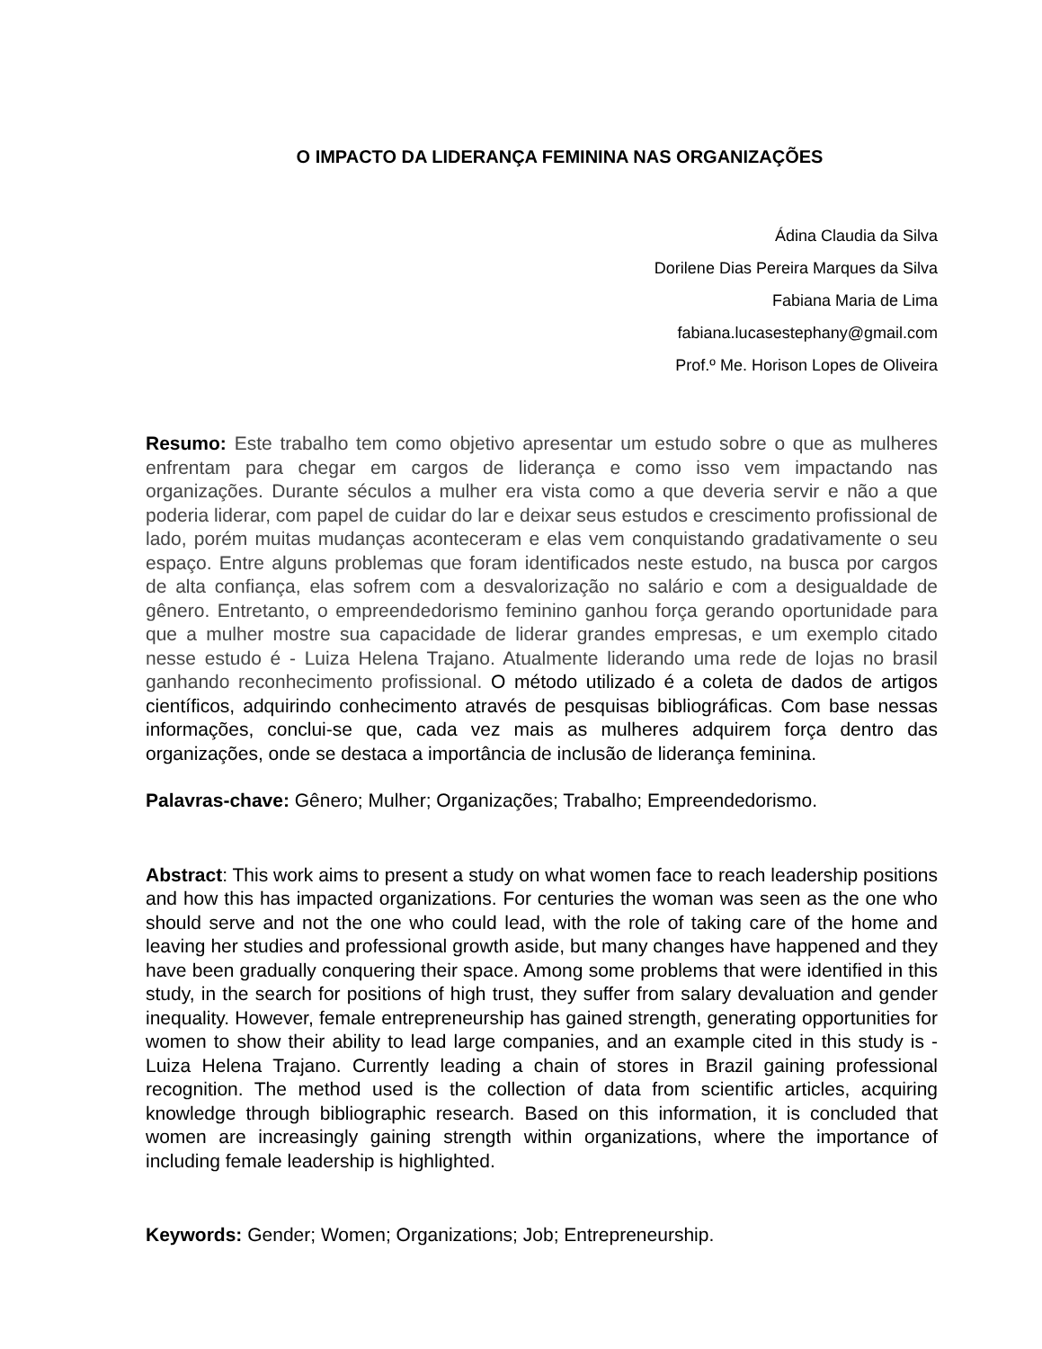O IMPACTO DA LIDERANÇA FEMININA NAS ORGANIZAÇÕES
Ádina Claudia da Silva
Dorilene Dias Pereira Marques da Silva
Fabiana Maria de Lima
fabiana.lucasestephany@gmail.com
Prof.º Me. Horison Lopes de Oliveira
Resumo: Este trabalho tem como objetivo apresentar um estudo sobre o que as mulheres enfrentam para chegar em cargos de liderança e como isso vem impactando nas organizações. Durante séculos a mulher era vista como a que deveria servir e não a que poderia liderar, com papel de cuidar do lar e deixar seus estudos e crescimento profissional de lado, porém muitas mudanças aconteceram e elas vem conquistando gradativamente o seu espaço. Entre alguns problemas que foram identificados neste estudo, na busca por cargos de alta confiança, elas sofrem com a desvalorização no salário e com a desigualdade de gênero. Entretanto, o empreendedorismo feminino ganhou força gerando oportunidade para que a mulher mostre sua capacidade de liderar grandes empresas, e um exemplo citado nesse estudo é - Luiza Helena Trajano. Atualmente liderando uma rede de lojas no brasil ganhando reconhecimento profissional. O método utilizado é a coleta de dados de artigos científicos, adquirindo conhecimento através de pesquisas bibliográficas. Com base nessas informações, conclui-se que, cada vez mais as mulheres adquirem força dentro das organizações, onde se destaca a importância de inclusão de liderança feminina.
Palavras-chave: Gênero; Mulher; Organizações; Trabalho; Empreendedorismo.
Abstract: This work aims to present a study on what women face to reach leadership positions and how this has impacted organizations. For centuries the woman was seen as the one who should serve and not the one who could lead, with the role of taking care of the home and leaving her studies and professional growth aside, but many changes have happened and they have been gradually conquering their space. Among some problems that were identified in this study, in the search for positions of high trust, they suffer from salary devaluation and gender inequality. However, female entrepreneurship has gained strength, generating opportunities for women to show their ability to lead large companies, and an example cited in this study is - Luiza Helena Trajano. Currently leading a chain of stores in Brazil gaining professional recognition. The method used is the collection of data from scientific articles, acquiring knowledge through bibliographic research. Based on this information, it is concluded that women are increasingly gaining strength within organizations, where the importance of including female leadership is highlighted.
Keywords: Gender; Women; Organizations; Job; Entrepreneurship.